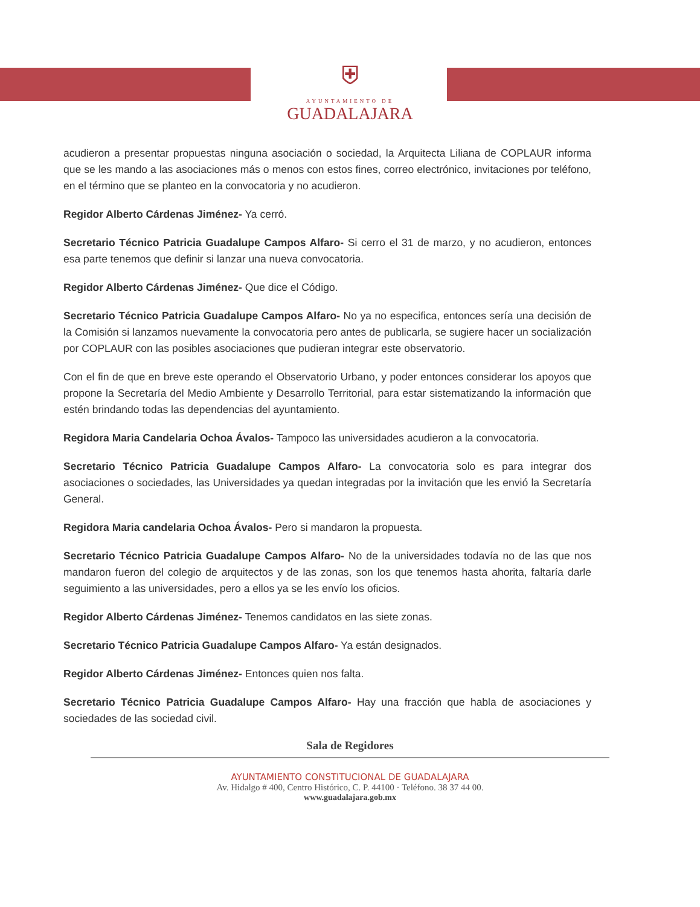⛨
AYUNTAMIENTO DE
GUADALAJARA
acudieron a presentar propuestas ninguna asociación o sociedad, la Arquitecta Liliana de COPLAUR informa que se les mando a las asociaciones más o menos con estos fines, correo electrónico, invitaciones por teléfono, en el término que se planteo en la convocatoria y no acudieron.
Regidor Alberto Cárdenas Jiménez- Ya cerró.
Secretario Técnico Patricia Guadalupe Campos Alfaro- Si cerro el 31 de marzo, y no acudieron, entonces esa parte tenemos que definir si lanzar una nueva convocatoria.
Regidor Alberto Cárdenas Jiménez- Que dice el Código.
Secretario Técnico Patricia Guadalupe Campos Alfaro- No ya no especifica, entonces sería una decisión de la Comisión si lanzamos nuevamente la convocatoria pero antes de publicarla, se sugiere hacer un socialización por COPLAUR con las posibles asociaciones que pudieran integrar este observatorio.
Con el fin de que en breve este operando el Observatorio Urbano, y poder entonces considerar los apoyos que propone la Secretaría del Medio Ambiente y Desarrollo Territorial, para estar sistematizando la información que estén brindando todas las dependencias del ayuntamiento.
Regidora Maria Candelaria Ochoa Ávalos- Tampoco las universidades acudieron a la convocatoria.
Secretario Técnico Patricia Guadalupe Campos Alfaro- La convocatoria solo es para integrar dos asociaciones o sociedades, las Universidades ya quedan integradas por la invitación que les envió la Secretaría General.
Regidora Maria candelaria Ochoa Ávalos- Pero si mandaron la propuesta.
Secretario Técnico Patricia Guadalupe Campos Alfaro- No de la universidades todavía no de las que nos mandaron fueron del colegio de arquitectos y de las zonas, son los que tenemos hasta ahorita, faltaría darle seguimiento a las universidades, pero a ellos ya se les envío los oficios.
Regidor Alberto Cárdenas Jiménez- Tenemos candidatos en las siete zonas.
Secretario Técnico Patricia Guadalupe Campos Alfaro- Ya están designados.
Regidor Alberto Cárdenas Jiménez- Entonces quien nos falta.
Secretario Técnico Patricia Guadalupe Campos Alfaro- Hay una fracción que habla de asociaciones y sociedades de las sociedad civil.
Sala de Regidores
AYUNTAMIENTO CONSTITUCIONAL DE GUADALAJARA
Av. Hidalgo # 400, Centro Histórico, C. P. 44100 · Teléfono. 38 37 44 00.
www.guadalajara.gob.mx